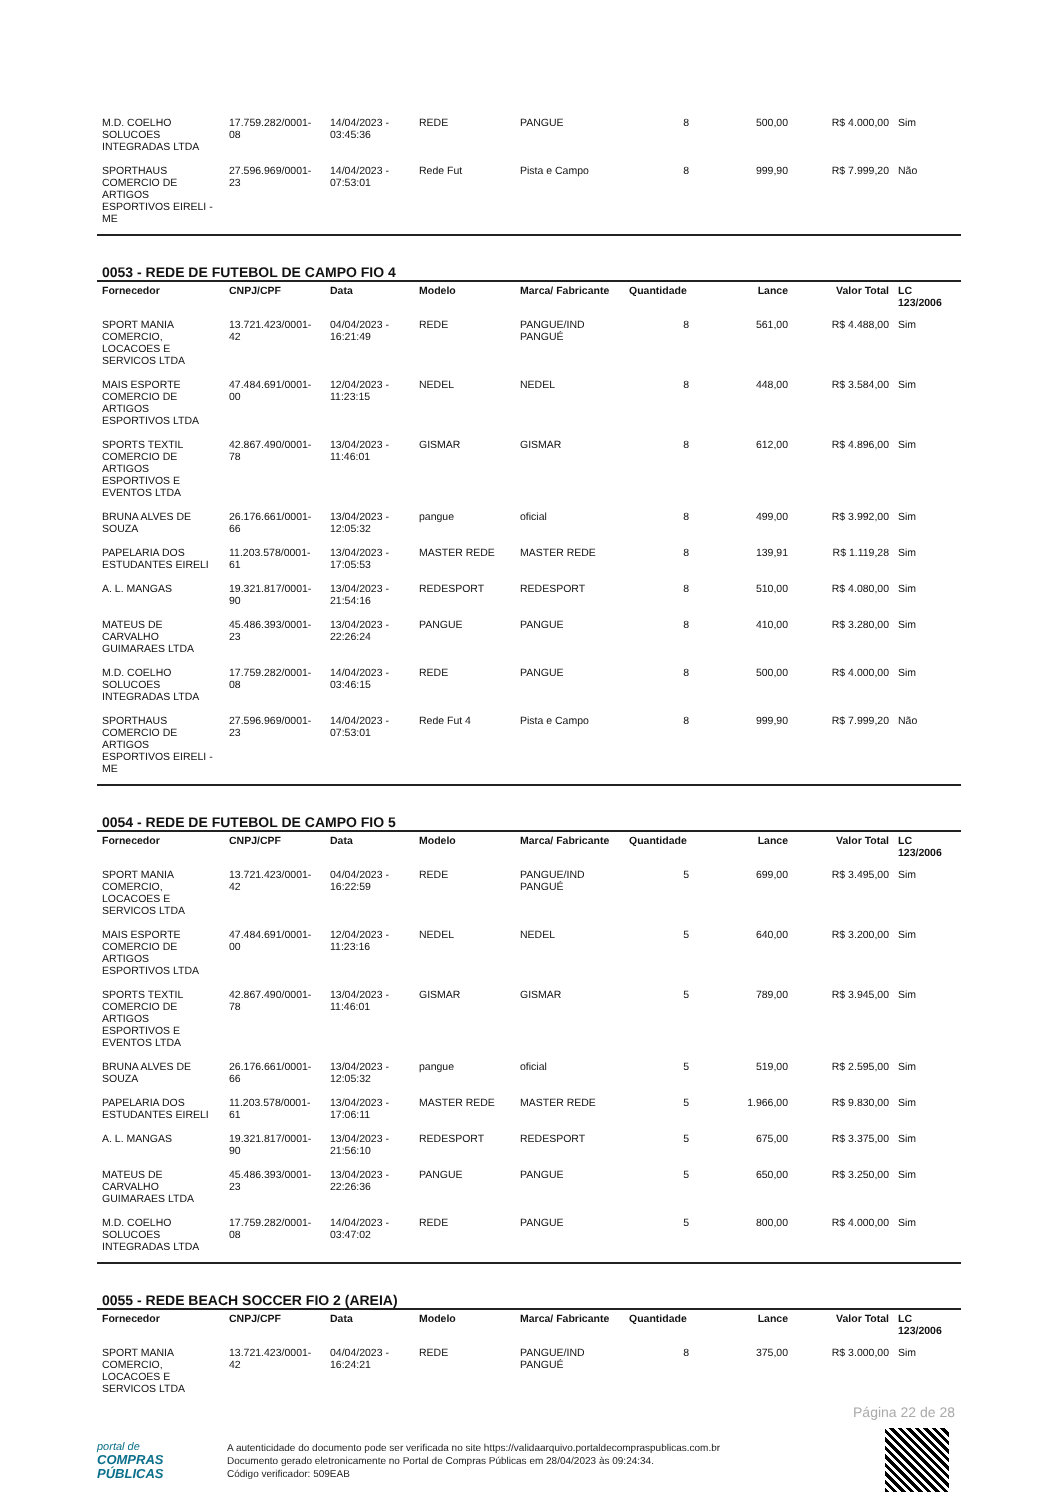| M.D. COELHO SOLUCOES INTEGRADAS LTDA | 17.759.282/0001-08 | 14/04/2023 - 03:45:36 | REDE | PANGUE | 8 | 500,00 | R$ 4.000,00 | Sim |
| SPORTHAUS COMERCIO DE ARTIGOS ESPORTIVOS EIRELI - ME | 27.596.969/0001-23 | 14/04/2023 - 07:53:01 | Rede Fut | Pista e Campo | 8 | 999,90 | R$ 7.999,20 | Não |
0053 - REDE DE FUTEBOL DE CAMPO FIO 4
| Fornecedor | CNPJ/CPF | Data | Modelo | Marca/ Fabricante | Quantidade | Lance | Valor Total | LC 123/2006 |
| --- | --- | --- | --- | --- | --- | --- | --- | --- |
| SPORT MANIA COMERCIO, LOCACOES E SERVICOS LTDA | 13.721.423/0001-42 | 04/04/2023 - 16:21:49 | REDE | PANGUE/IND PANGUÉ | 8 | 561,00 | R$ 4.488,00 | Sim |
| MAIS ESPORTE COMERCIO DE ARTIGOS ESPORTIVOS LTDA | 47.484.691/0001-00 | 12/04/2023 - 11:23:15 | NEDEL | NEDEL | 8 | 448,00 | R$ 3.584,00 | Sim |
| SPORTS TEXTIL COMERCIO DE ARTIGOS ESPORTIVOS E EVENTOS LTDA | 42.867.490/0001-78 | 13/04/2023 - 11:46:01 | GISMAR | GISMAR | 8 | 612,00 | R$ 4.896,00 | Sim |
| BRUNA ALVES DE SOUZA | 26.176.661/0001-66 | 13/04/2023 - 12:05:32 | pangue | oficial | 8 | 499,00 | R$ 3.992,00 | Sim |
| PAPELARIA DOS ESTUDANTES EIRELI | 11.203.578/0001-61 | 13/04/2023 - 17:05:53 | MASTER REDE | MASTER REDE | 8 | 139,91 | R$ 1.119,28 | Sim |
| A. L. MANGAS | 19.321.817/0001-90 | 13/04/2023 - 21:54:16 | REDESPORT | REDESPORT | 8 | 510,00 | R$ 4.080,00 | Sim |
| MATEUS DE CARVALHO GUIMARAES LTDA | 45.486.393/0001-23 | 13/04/2023 - 22:26:24 | PANGUE | PANGUE | 8 | 410,00 | R$ 3.280,00 | Sim |
| M.D. COELHO SOLUCOES INTEGRADAS LTDA | 17.759.282/0001-08 | 14/04/2023 - 03:46:15 | REDE | PANGUE | 8 | 500,00 | R$ 4.000,00 | Sim |
| SPORTHAUS COMERCIO DE ARTIGOS ESPORTIVOS EIRELI - ME | 27.596.969/0001-23 | 14/04/2023 - 07:53:01 | Rede Fut 4 | Pista e Campo | 8 | 999,90 | R$ 7.999,20 | Não |
0054 - REDE DE FUTEBOL DE CAMPO FIO 5
| Fornecedor | CNPJ/CPF | Data | Modelo | Marca/ Fabricante | Quantidade | Lance | Valor Total | LC 123/2006 |
| --- | --- | --- | --- | --- | --- | --- | --- | --- |
| SPORT MANIA COMERCIO, LOCACOES E SERVICOS LTDA | 13.721.423/0001-42 | 04/04/2023 - 16:22:59 | REDE | PANGUE/IND PANGUÉ | 5 | 699,00 | R$ 3.495,00 | Sim |
| MAIS ESPORTE COMERCIO DE ARTIGOS ESPORTIVOS LTDA | 47.484.691/0001-00 | 12/04/2023 - 11:23:16 | NEDEL | NEDEL | 5 | 640,00 | R$ 3.200,00 | Sim |
| SPORTS TEXTIL COMERCIO DE ARTIGOS ESPORTIVOS E EVENTOS LTDA | 42.867.490/0001-78 | 13/04/2023 - 11:46:01 | GISMAR | GISMAR | 5 | 789,00 | R$ 3.945,00 | Sim |
| BRUNA ALVES DE SOUZA | 26.176.661/0001-66 | 13/04/2023 - 12:05:32 | pangue | oficial | 5 | 519,00 | R$ 2.595,00 | Sim |
| PAPELARIA DOS ESTUDANTES EIRELI | 11.203.578/0001-61 | 13/04/2023 - 17:06:11 | MASTER REDE | MASTER REDE | 5 | 1.966,00 | R$ 9.830,00 | Sim |
| A. L. MANGAS | 19.321.817/0001-90 | 13/04/2023 - 21:56:10 | REDESPORT | REDESPORT | 5 | 675,00 | R$ 3.375,00 | Sim |
| MATEUS DE CARVALHO GUIMARAES LTDA | 45.486.393/0001-23 | 13/04/2023 - 22:26:36 | PANGUE | PANGUE | 5 | 650,00 | R$ 3.250,00 | Sim |
| M.D. COELHO SOLUCOES INTEGRADAS LTDA | 17.759.282/0001-08 | 14/04/2023 - 03:47:02 | REDE | PANGUE | 5 | 800,00 | R$ 4.000,00 | Sim |
0055 - REDE BEACH SOCCER FIO 2 (AREIA)
| Fornecedor | CNPJ/CPF | Data | Modelo | Marca/ Fabricante | Quantidade | Lance | Valor Total | LC 123/2006 |
| --- | --- | --- | --- | --- | --- | --- | --- | --- |
| SPORT MANIA COMERCIO, LOCACOES E SERVICOS LTDA | 13.721.423/0001-42 | 04/04/2023 - 16:24:21 | REDE | PANGUE/IND PANGUÉ | 8 | 375,00 | R$ 3.000,00 | Sim |
Página 22 de 28
portal de
COMPRAS
PÚBLICAS
A autenticidade do documento pode ser verificada no site https://validaarquivo.portaldecompraspublicas.com.br
Documento gerado eletronicamente no Portal de Compras Públicas em 28/04/2023 às 09:24:34.
Código verificador: 509EAB